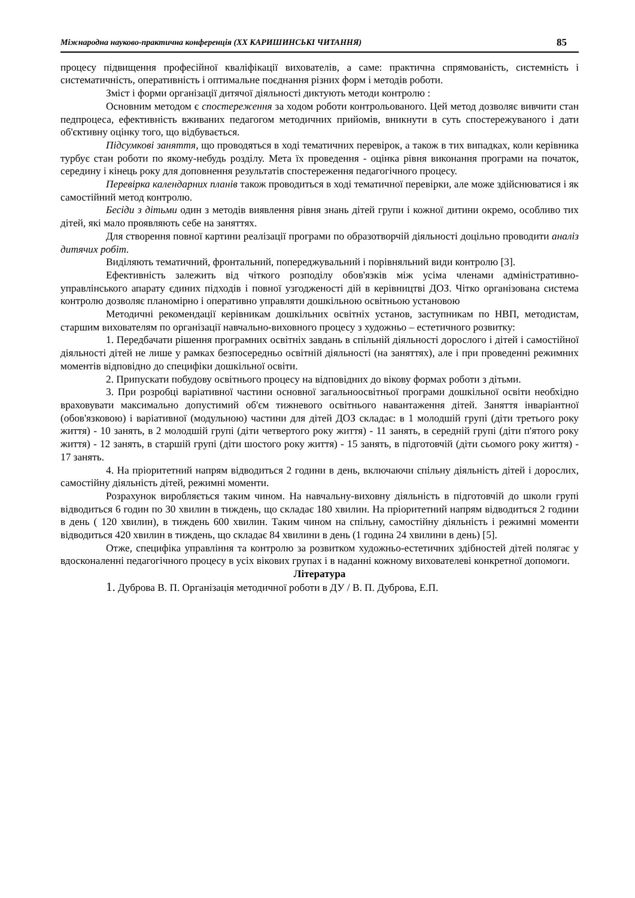Міжнародна науково-практична конференція (XX КАРИШИНСЬКІ ЧИТАННЯ) 85
процесу підвищення професійної кваліфікації вихователів, а саме: практична спрямованість, системність і систематичність, оперативність і оптимальне поєднання різних форм і методів роботи.
Зміст і форми організації дитячої діяльності диктують методи контролю :
Основним методом є спостереження за ходом роботи контрольованого. Цей метод дозволяє вивчити стан педпроцеса, ефективність вживаних педагогом методичних прийомів, вникнути в суть спостережуваного і дати об'єктивну оцінку того, що відбувається.
Підсумкові заняття, що проводяться в ході тематичних перевірок, а також в тих випадках, коли керівника турбує стан роботи по якому-небудь розділу. Мета їх проведення - оцінка рівня виконання програми на початок, середину і кінець року для доповнення результатів спостереження педагогічного процесу.
Перевірка календарних планів також проводиться в ході тематичної перевірки, але може здійснюватися і як самостійний метод контролю.
Бесіди з дітьми один з методів виявлення рівня знань дітей групи і кожної дитини окремо, особливо тих дітей, які мало проявляють себе на заняттях.
Для створення повної картини реалізації програми по образотворчій діяльності доцільно проводити аналіз дитячих робіт.
Виділяють тематичний, фронтальний, попереджувальний і порівняльний види контролю [3].
Ефективність залежить від чіткого розподілу обов'язків між усіма членами адміністративно-управлінського апарату єдиних підходів і повної узгодженості дій в керівництві ДОЗ. Чітко організована система контролю дозволяє планомірно і оперативно управляти дошкільною освітньою установою
Методичні рекомендації керівникам дошкільних освітніх установ, заступникам по НВП, методистам, старшим вихователям по організації навчально-виховного процесу з художньо – естетичного розвитку:
1. Передбачати рішення програмних освітніх завдань в спільній діяльності дорослого і дітей і самостійної діяльності дітей не лише у рамках безпосередньо освітній діяльності (на заняттях), але і при проведенні режимних моментів відповідно до специфіки дошкільної освіти.
2. Припускати побудову освітнього процесу на відповідних до вікову формах роботи з дітьми.
3. При розробці варіативної частини основної загальноосвітньої програми дошкільної освіти необхідно враховувати максимально допустимий об'єм тижневого освітнього навантаження дітей. Заняття інваріантної (обов'язковою) і варіативної (модульною) частини для дітей ДОЗ складає: в 1 молодшій групі (діти третього року життя) - 10 занять, в 2 молодшій групі (діти четвертого року життя) - 11 занять, в середній групі (діти п'ятого року життя) - 12 занять, в старшій групі (діти шостого року життя) - 15 занять, в підготовчій (діти сьомого року життя) - 17 занять.
4. На пріоритетний напрям відводиться 2 години в день, включаючи спільну діяльність дітей і дорослих, самостійну діяльність дітей, режимні моменти.
Розрахунок виробляється таким чином. На навчальну-виховну діяльність в підготовчій до школи групі відводиться 6 годин по 30 хвилин в тиждень, що складає 180 хвилин. На пріоритетний напрям відводиться 2 години в день ( 120 хвилин), в тиждень 600 хвилин. Таким чином на спільну, самостійну діяльність і режимні моменти відводиться 420 хвилин в тиждень, що складає 84 хвилини в день (1 година 24 хвилини в день) [5].
Отже, специфіка управління та контролю за розвитком художньо-естетичних здібностей дітей полягає у вдосконаленні педагогічного процесу в усіх вікових групах і в наданні кожному вихователеві конкретної допомоги.
Література
1. Дуброва В. П. Організація методичної роботи в ДУ / В. П. Дуброва, Е.П.